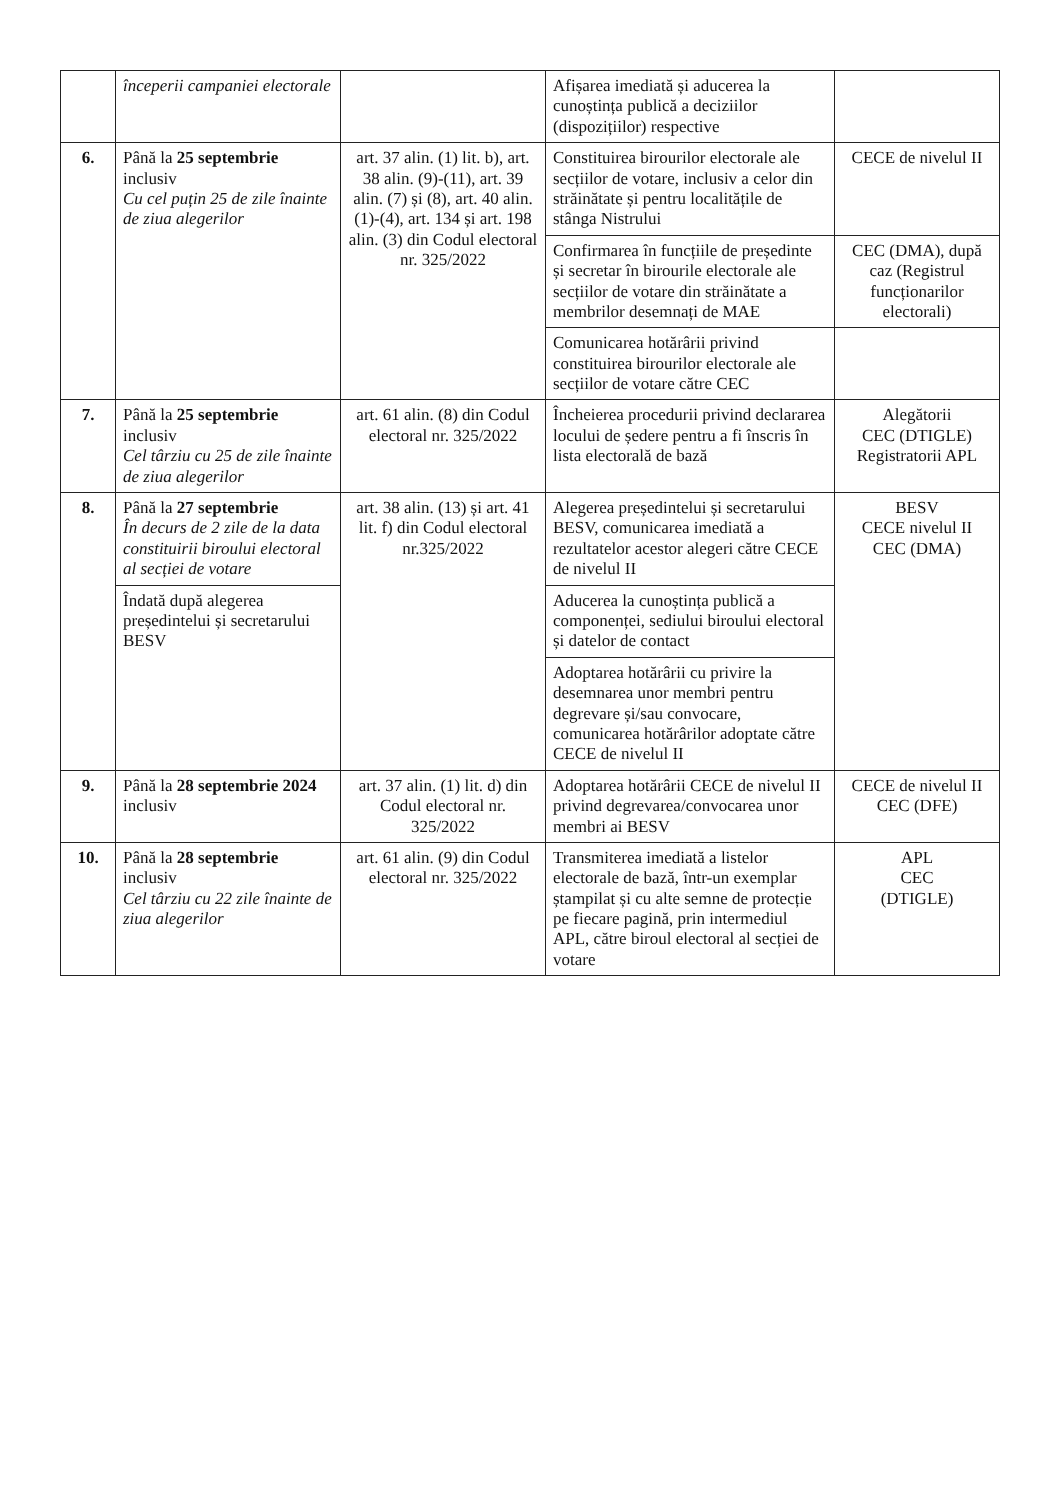| | începerii campaniei electorale | | Afișarea imediată și aducerea la cunoștința publică a deciziilor (dispozițiilor) respective | |
| 6. | Până la 25 septembrie inclusiv Cu cel puțin 25 de zile înainte de ziua alegerilor | art. 37 alin. (1) lit. b), art. 38 alin. (9)-(11), art. 39 alin. (7) și (8), art. 40 alin.(1)-(4), art. 134 și art. 198 alin. (3) din Codul electoral nr. 325/2022 | Constituirea birourilor electorale ale secțiilor de votare, inclusiv a celor din străinătate și pentru localitățile de stânga Nistrului | CECE de nivelul II |
| | | | Confirmarea în funcțiile de președinte și secretar în birourile electorale ale secțiilor de votare din străinătate a membrilor desemnați de MAE | CEC (DMA), după caz (Registrul funcționarilor electorali) |
| | | | Comunicarea hotărârii privind constituirea birourilor electorale ale secțiilor de votare către CEC | |
| 7. | Până la 25 septembrie inclusiv Cel târziu cu 25 de zile înainte de ziua alegerilor | art. 61 alin. (8) din Codul electoral nr. 325/2022 | Încheierea procedurii privind declararea locului de ședere pentru a fi înscris în lista electorală de bază | Alegătorii CEC (DTIGLE) Registratorii APL |
| 8. | Până la 27 septembrie În decurs de 2 zile de la data constituirii biroului electoral al secției de votare | art. 38 alin. (13) și art. 41 lit. f) din Codul electoral nr.325/2022 | Alegerea președintelui și secretarului BESV, comunicarea imediată a rezultatelor acestor alegeri către CECE de nivelul II | BESV CECE nivelul II CEC (DMA) |
| | Îndată după alegerea președintelui și secretarului BESV | | Aducerea la cunoștința publică a componenței, sediului biroului electoral și datelor de contact | |
| | | | Adoptarea hotărârii cu privire la desemnarea unor membri pentru degrevare și/sau convocare, comunicarea hotărârilor adoptate către CECE de nivelul II | |
| 9. | Până la 28 septembrie 2024 inclusiv | art. 37 alin. (1) lit. d) din Codul electoral nr. 325/2022 | Adoptarea hotărârii CECE de nivelul II privind degrevarea/convocarea unor membri ai BESV | CECE de nivelul II CEC (DFE) |
| 10. | Până la 28 septembrie inclusiv Cel târziu cu 22 zile înainte de ziua alegerilor | art. 61 alin. (9) din Codul electoral nr. 325/2022 | Transmiterea imediată a listelor electorale de bază, într-un exemplar ștampilat și cu alte semne de protecție pe fiecare pagină, prin intermediul APL, către biroul electoral al secției de votare | APL CEC (DTIGLE) |